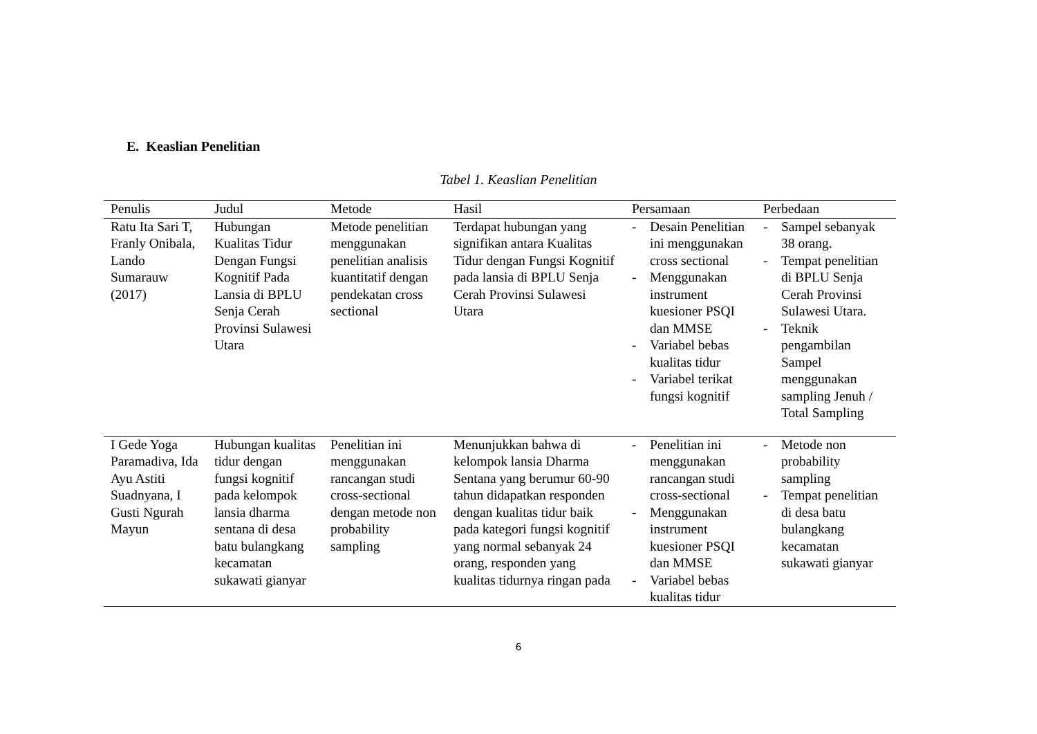E. Keaslian Penelitian
Tabel 1. Keaslian Penelitian
| Penulis | Judul | Metode | Hasil | Persamaan | Perbedaan |
| --- | --- | --- | --- | --- | --- |
| Ratu Ita Sari T, Franly Onibala, Lando Sumarauw (2017) | Hubungan Kualitas Tidur Dengan Fungsi Kognitif Pada Lansia di BPLU Senja Cerah Provinsi Sulawesi Utara | Metode penelitian menggunakan penelitian analisis kuantitatif dengan pendekatan cross sectional | Terdapat hubungan yang signifikan antara Kualitas Tidur dengan Fungsi Kognitif pada lansia di BPLU Senja Cerah Provinsi Sulawesi Utara | - Desain Penelitian ini menggunakan cross sectional - Menggunakan instrument kuesioner PSQI dan MMSE - Variabel bebas kualitas tidur - Variabel terikat fungsi kognitif | - Sampel sebanyak 38 orang. - Tempat penelitian di BPLU Senja Cerah Provinsi Sulawesi Utara. - Teknik pengambilan Sampel menggunakan sampling Jenuh / Total Sampling |
| I Gede Yoga Paramadiva, Ida Ayu Astiti Suadnyana, I Gusti Ngurah Mayun | Hubungan kualitas tidur dengan fungsi kognitif pada kelompok lansia dharma sentana di desa batu bulangkang kecamatan sukawati gianyar | Penelitian ini menggunakan rancangan studi cross-sectional dengan metode non probability sampling | Menunjukkan bahwa di kelompok lansia Dharma Sentana yang berumur 60-90 tahun didapatkan responden dengan kualitas tidur baik pada kategori fungsi kognitif yang normal sebanyak 24 orang, responden yang kualitas tidurnya ringan pada | - Penelitian ini menggunakan rancangan studi cross-sectional - Menggunakan instrument kuesioner PSQI dan MMSE - Variabel bebas kualitas tidur | - Metode non probability sampling - Tempat penelitian di desa batu bulangkang kecamatan sukawati gianyar |
6